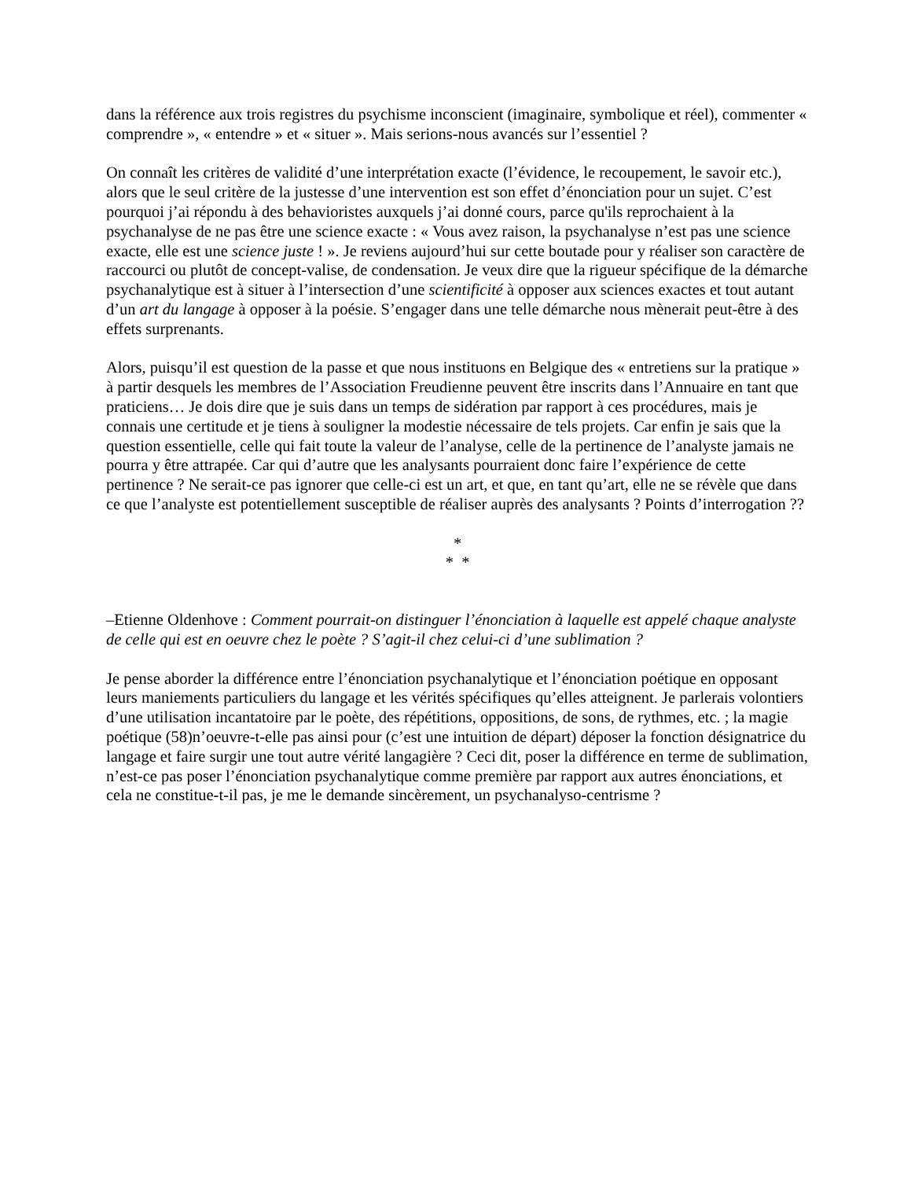dans la référence aux trois registres du psychisme inconscient (imaginaire, symbolique et réel), commenter « comprendre », « entendre » et « situer ». Mais serions-nous avancés sur l’essentiel ?
On connaît les critères de validité d’une interprétation exacte (l’évidence, le recoupement, le savoir etc.), alors que le seul critère de la justesse d’une intervention est son effet d’énonciation pour un sujet. C’est pourquoi j’ai répondu à des behavioristes auxquels j’ai donné cours, parce qu'ils reprochaient à la psychanalyse de ne pas être une science exacte : « Vous avez raison, la psychanalyse n’est pas une science exacte, elle est une science juste ! ». Je reviens aujourd’hui sur cette boutade pour y réaliser son caractère de raccourci ou plutôt de concept-valise, de condensation. Je veux dire que la rigueur spécifique de la démarche psychanalytique est à situer à l’intersection d’une scientificité à opposer aux sciences exactes et tout autant d’un art du langage à opposer à la poésie. S’engager dans une telle démarche nous mènerait peut-être à des effets surprenants.
Alors, puisqu’il est question de la passe et que nous instituons en Belgique des « entretiens sur la pratique » à partir desquels les membres de l’Association Freudienne peuvent être inscrits dans l’Annuaire en tant que praticiens… Je dois dire que je suis dans un temps de sidération par rapport à ces procédures, mais je connais une certitude et je tiens à souligner la modestie nécessaire de tels projets. Car enfin je sais que la question essentielle, celle qui fait toute la valeur de l’analyse, celle de la pertinence de l’analyste jamais ne pourra y être attrapée. Car qui d’autre que les analysants pourraient donc faire l’expérience de cette pertinence ? Ne serait-ce pas ignorer que celle-ci est un art, et que, en tant qu’art, elle ne se révèle que dans ce que l’analyste est potentiellement susceptible de réaliser auprès des analysants ? Points d’interrogation ??
*
* *
–Etienne Oldenhove : Comment pourrait-on distinguer l’énonciation à laquelle est appelé chaque analyste de celle qui est en oeuvre chez le poète ? S’agit-il chez celui-ci d’une sublimation ?
Je pense aborder la différence entre l’énonciation psychanalytique et l’énonciation poétique en opposant leurs maniements particuliers du langage et les vérités spécifiques qu’elles atteignent. Je parlerais volontiers d’une utilisation incantatoire par le poète, des répétitions, oppositions, de sons, de rythmes, etc. ; la magie poétique (58)n’oeuvre-t-elle pas ainsi pour (c’est une intuition de départ) déposer la fonction désignatrice du langage et faire surgir une tout autre vérité langagière ? Ceci dit, poser la différence en terme de sublimation, n’est-ce pas poser l’énonciation psychanalytique comme première par rapport aux autres énonciations, et cela ne constitue-t-il pas, je me le demande sincèrement, un psychanalyso-centrisme ?